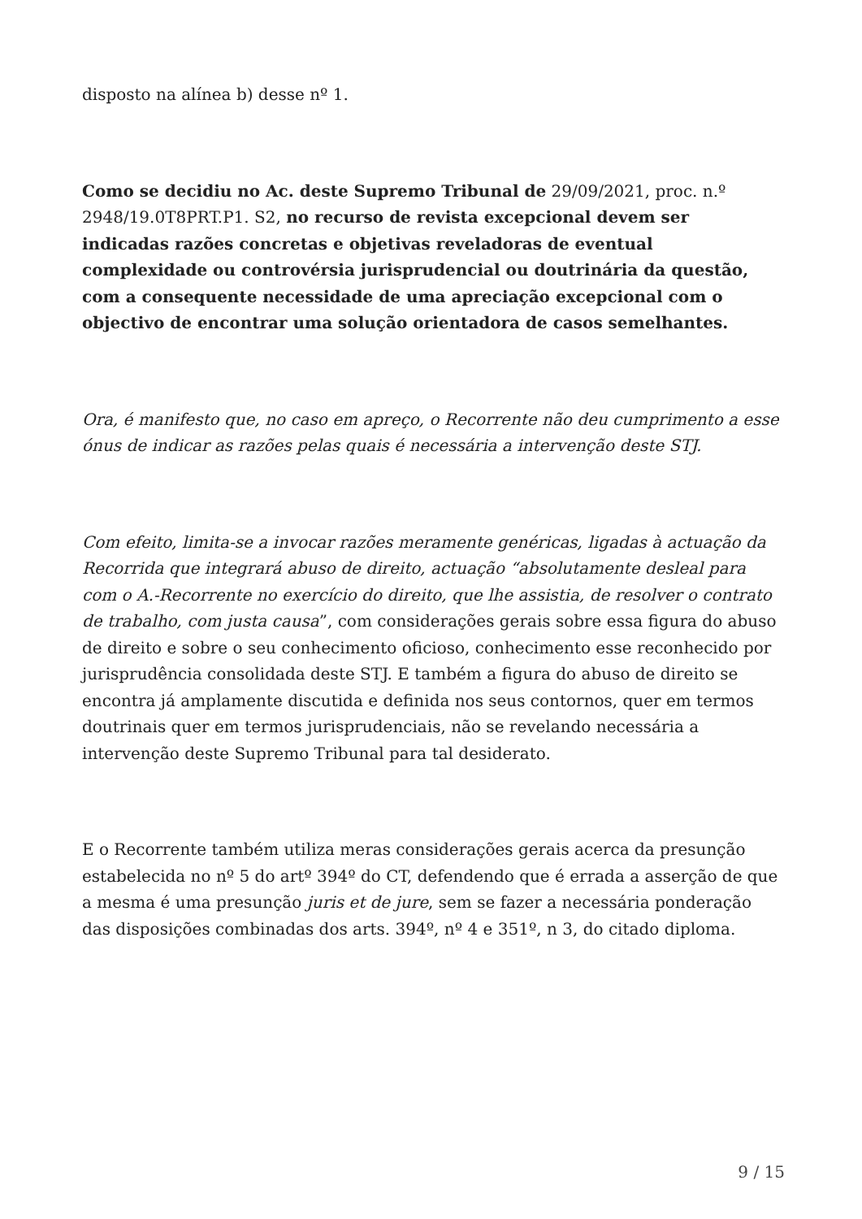disposto na alínea b) desse nº 1.
Como se decidiu no Ac. deste Supremo Tribunal de 29/09/2021, proc. n.º 2948/19.0T8PRT.P1. S2, no recurso de revista excepcional devem ser indicadas razões concretas e objetivas reveladoras de eventual complexidade ou controvérsia jurisprudencial ou doutrinária da questão, com a consequente necessidade de uma apreciação excepcional com o objectivo de encontrar uma solução orientadora de casos semelhantes.
Ora, é manifesto que, no caso em apreço, o Recorrente não deu cumprimento a esse ónus de indicar as razões pelas quais é necessária a intervenção deste STJ.
Com efeito, limita-se a invocar razões meramente genéricas, ligadas à actuação da Recorrida que integrará abuso de direito, actuação “absolutamente desleal para com o A.-Recorrente no exercício do direito, que lhe assistia, de resolver o contrato de trabalho, com justa causa”, com considerações gerais sobre essa figura do abuso de direito e sobre o seu conhecimento oficioso, conhecimento esse reconhecido por jurisprudência consolidada deste STJ. E também a figura do abuso de direito se encontra já amplamente discutida e definida nos seus contornos, quer em termos doutrinais quer em termos jurisprudenciais, não se revelando necessária a intervenção deste Supremo Tribunal para tal desiderato.
E o Recorrente também utiliza meras considerações gerais acerca da presunção estabelecida no nº 5 do artº 394º do CT, defendendo que é errada a asserção de que a mesma é uma presunção juris et de jure, sem se fazer a necessária ponderação das disposições combinadas dos arts. 394º, nº 4 e 351º, n 3, do citado diploma.
9 / 15